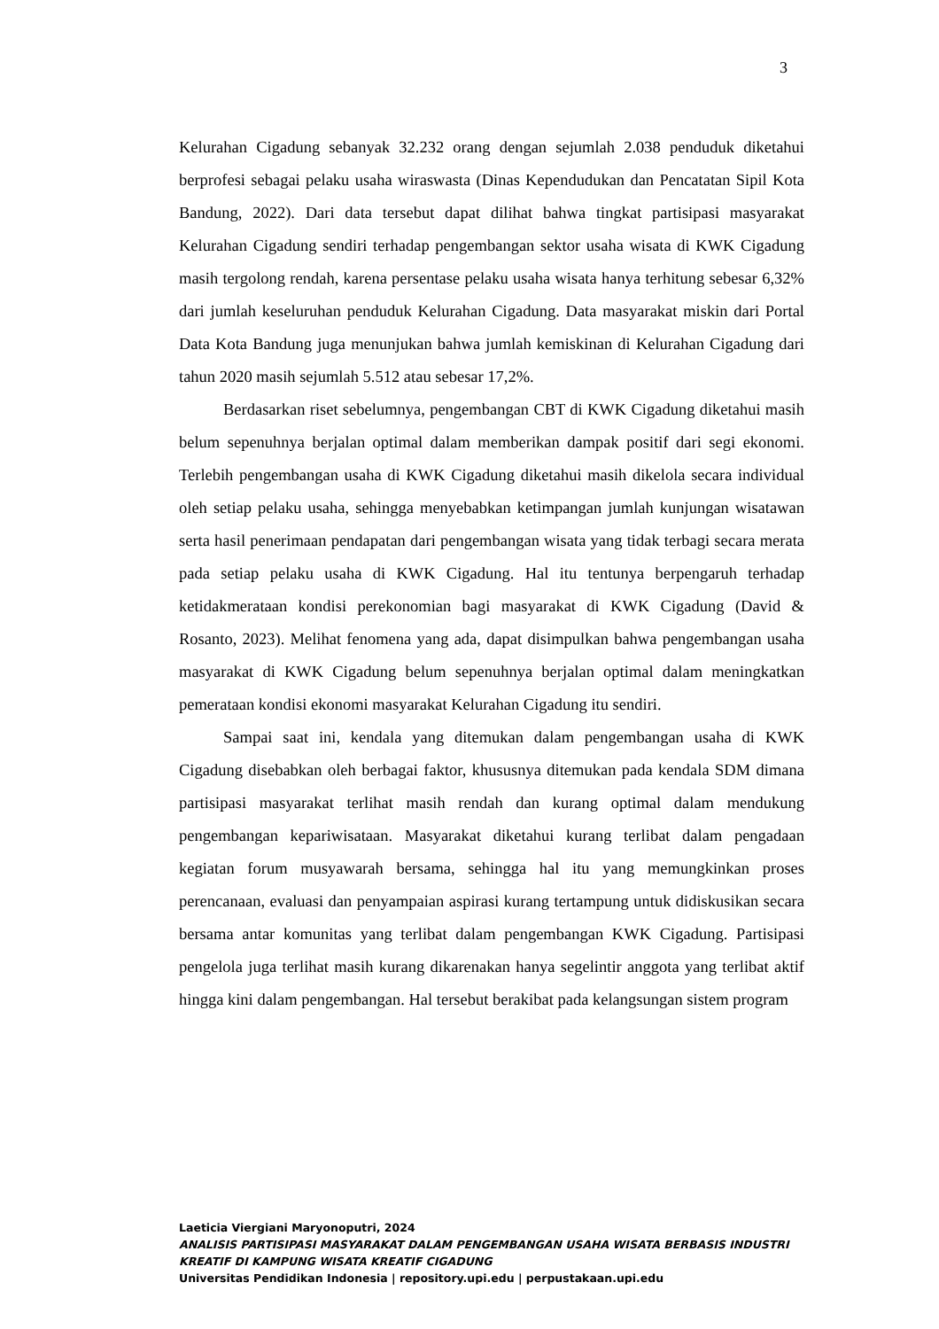3
Kelurahan Cigadung sebanyak 32.232 orang dengan sejumlah 2.038 penduduk diketahui berprofesi sebagai pelaku usaha wiraswasta (Dinas Kependudukan dan Pencatatan Sipil Kota Bandung, 2022). Dari data tersebut dapat dilihat bahwa tingkat partisipasi masyarakat Kelurahan Cigadung sendiri terhadap pengembangan sektor usaha wisata di KWK Cigadung masih tergolong rendah, karena persentase pelaku usaha wisata hanya terhitung sebesar 6,32% dari jumlah keseluruhan penduduk Kelurahan Cigadung. Data masyarakat miskin dari Portal Data Kota Bandung juga menunjukan bahwa jumlah kemiskinan di Kelurahan Cigadung dari tahun 2020 masih sejumlah 5.512 atau sebesar 17,2%.
Berdasarkan riset sebelumnya, pengembangan CBT di KWK Cigadung diketahui masih belum sepenuhnya berjalan optimal dalam memberikan dampak positif dari segi ekonomi. Terlebih pengembangan usaha di KWK Cigadung diketahui masih dikelola secara individual oleh setiap pelaku usaha, sehingga menyebabkan ketimpangan jumlah kunjungan wisatawan serta hasil penerimaan pendapatan dari pengembangan wisata yang tidak terbagi secara merata pada setiap pelaku usaha di KWK Cigadung. Hal itu tentunya berpengaruh terhadap ketidakmerataan kondisi perekonomian bagi masyarakat di KWK Cigadung (David & Rosanto, 2023). Melihat fenomena yang ada, dapat disimpulkan bahwa pengembangan usaha masyarakat di KWK Cigadung belum sepenuhnya berjalan optimal dalam meningkatkan pemerataan kondisi ekonomi masyarakat Kelurahan Cigadung itu sendiri.
Sampai saat ini, kendala yang ditemukan dalam pengembangan usaha di KWK Cigadung disebabkan oleh berbagai faktor, khususnya ditemukan pada kendala SDM dimana partisipasi masyarakat terlihat masih rendah dan kurang optimal dalam mendukung pengembangan kepariwisataan. Masyarakat diketahui kurang terlibat dalam pengadaan kegiatan forum musyawarah bersama, sehingga hal itu yang memungkinkan proses perencanaan, evaluasi dan penyampaian aspirasi kurang tertampung untuk didiskusikan secara bersama antar komunitas yang terlibat dalam pengembangan KWK Cigadung. Partisipasi pengelola juga terlihat masih kurang dikarenakan hanya segelintir anggota yang terlibat aktif hingga kini dalam pengembangan. Hal tersebut berakibat pada kelangsungan sistem program
Laeticia Viergiani Maryonoputri, 2024
ANALISIS PARTISIPASI MASYARAKAT DALAM PENGEMBANGAN USAHA WISATA BERBASIS INDUSTRI KREATIF DI KAMPUNG WISATA KREATIF CIGADUNG
Universitas Pendidikan Indonesia | repository.upi.edu | perpustakaan.upi.edu